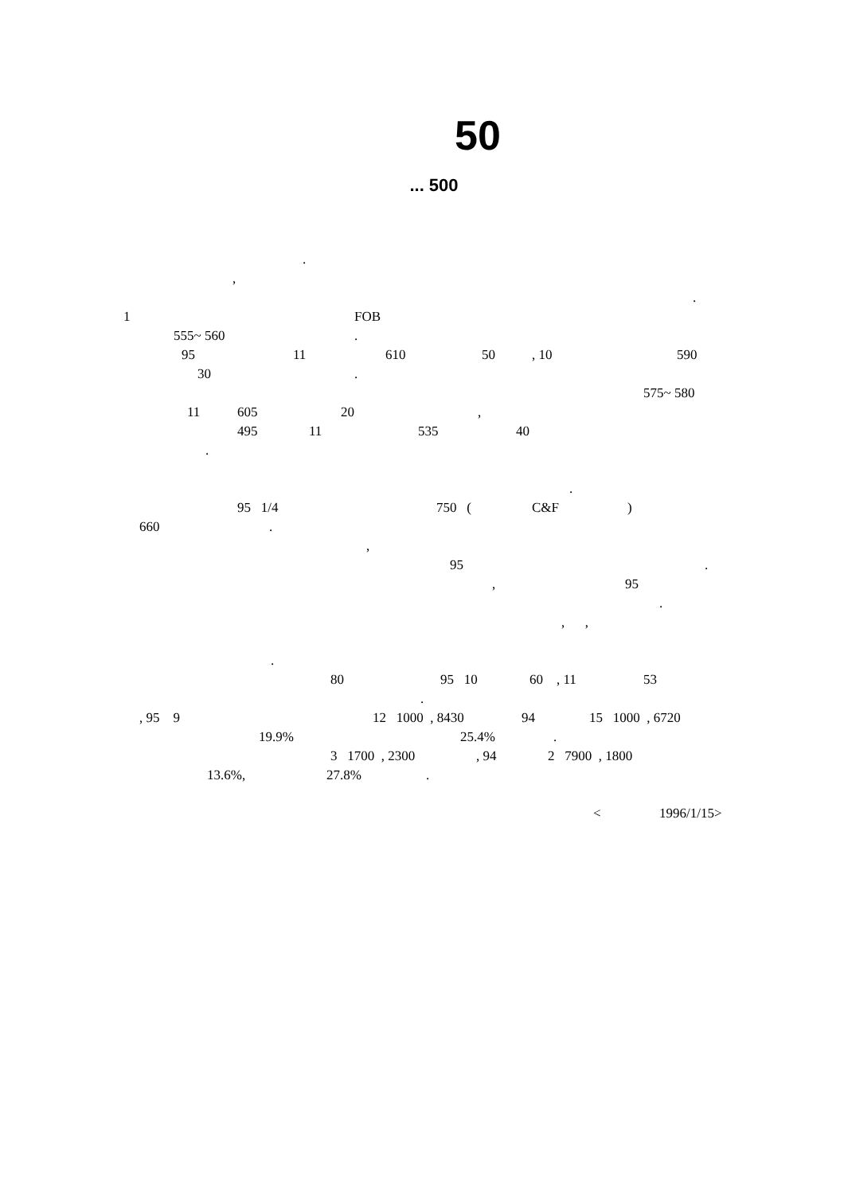50
... 500
.
,
.
1 FOB
555~ 560.
95 11 610 50, 10 590
30.
575~ 580
11 605 20,
495 11 535 40
.
.
95 1/4 750 (C&F)
660.
,
95.
, 95
.
, ,
.
80 95 10 60 , 11 53
.
, 95 9 12 1000 , 8430 94 15 1000 , 6720
19.9% 25.4%.
3 1700 , 2300, 94 2 7900 , 1800
13.6%, 27.8%.
< 1996/1/15>